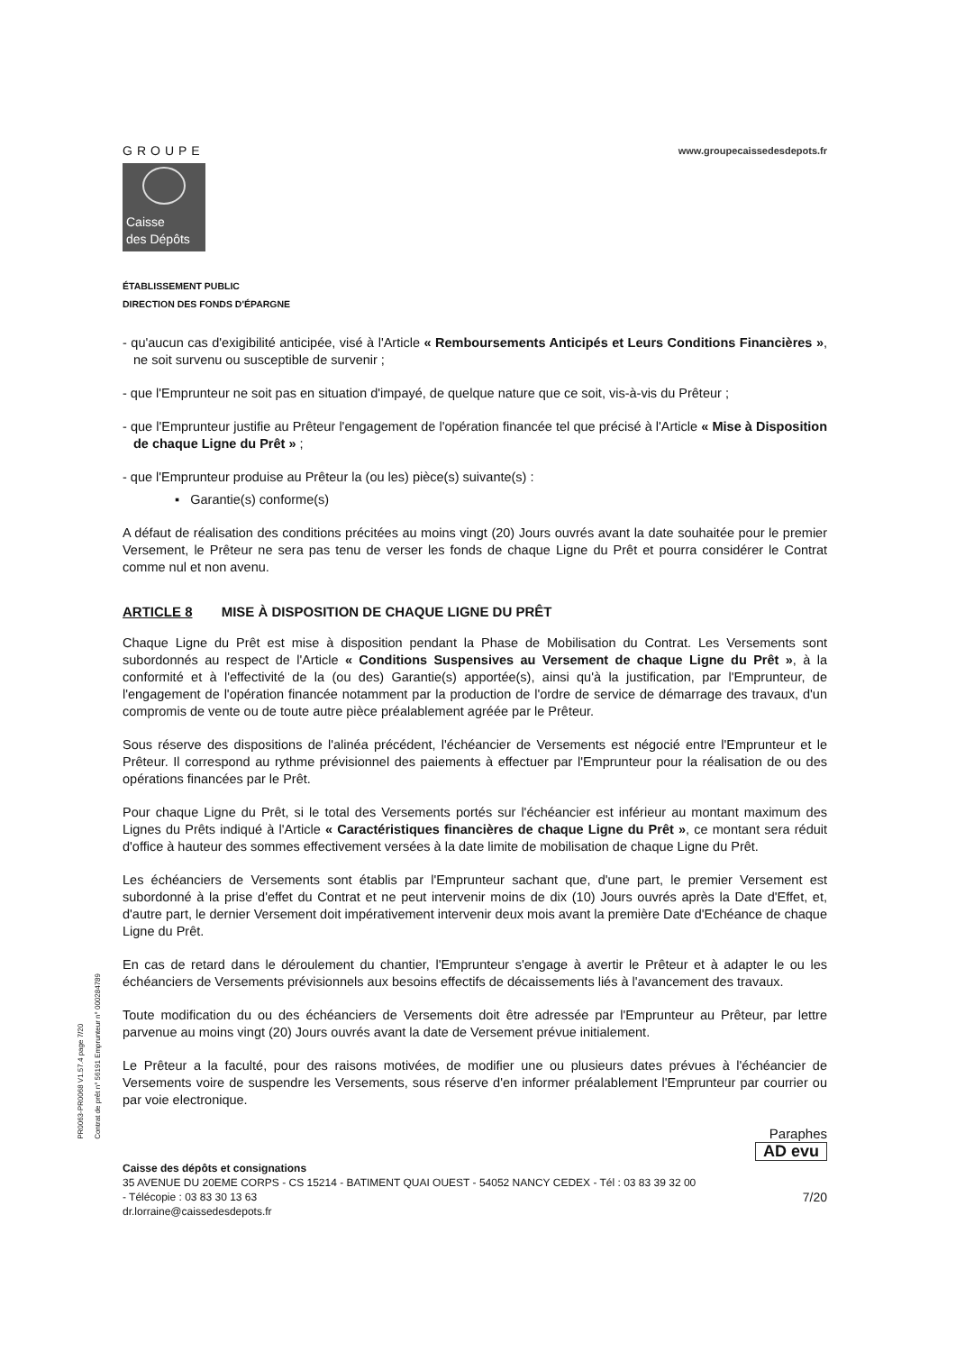GROUPE
Caisse
des Dépôts
www.groupecaissedesdepots.fr
ÉTABLISSEMENT PUBLIC
DIRECTION DES FONDS D'ÉPARGNE
- qu'aucun cas d'exigibilité anticipée, visé à l'Article « Remboursements Anticipés et Leurs Conditions Financières », ne soit survenu ou susceptible de survenir ;
- que l'Emprunteur ne soit pas en situation d'impayé, de quelque nature que ce soit, vis-à-vis du Prêteur ;
- que l'Emprunteur justifie au Prêteur l'engagement de l'opération financée tel que précisé à l'Article « Mise à Disposition de chaque Ligne du Prêt » ;
- que l'Emprunteur produise au Prêteur la (ou les) pièce(s) suivante(s) :
▪ Garantie(s) conforme(s)
A défaut de réalisation des conditions précitées au moins vingt (20) Jours ouvrés avant la date souhaitée pour le premier Versement, le Prêteur ne sera pas tenu de verser les fonds de chaque Ligne du Prêt et pourra considérer le Contrat comme nul et non avenu.
ARTICLE 8 MISE À DISPOSITION DE CHAQUE LIGNE DU PRÊT
Chaque Ligne du Prêt est mise à disposition pendant la Phase de Mobilisation du Contrat. Les Versements sont subordonnés au respect de l'Article « Conditions Suspensives au Versement de chaque Ligne du Prêt », à la conformité et à l'effectivité de la (ou des) Garantie(s) apportée(s), ainsi qu'à la justification, par l'Emprunteur, de l'engagement de l'opération financée notamment par la production de l'ordre de service de démarrage des travaux, d'un compromis de vente ou de toute autre pièce préalablement agréée par le Prêteur.
Sous réserve des dispositions de l'alinéa précédent, l'échéancier de Versements est négocié entre l'Emprunteur et le Prêteur. Il correspond au rythme prévisionnel des paiements à effectuer par l'Emprunteur pour la réalisation de ou des opérations financées par le Prêt.
Pour chaque Ligne du Prêt, si le total des Versements portés sur l'échéancier est inférieur au montant maximum des Lignes du Prêts indiqué à l'Article « Caractéristiques financières de chaque Ligne du Prêt », ce montant sera réduit d'office à hauteur des sommes effectivement versées à la date limite de mobilisation de chaque Ligne du Prêt.
Les échéanciers de Versements sont établis par l'Emprunteur sachant que, d'une part, le premier Versement est subordonné à la prise d'effet du Contrat et ne peut intervenir moins de dix (10) Jours ouvrés après la Date d'Effet, et, d'autre part, le dernier Versement doit impérativement intervenir deux mois avant la première Date d'Echéance de chaque Ligne du Prêt.
En cas de retard dans le déroulement du chantier, l'Emprunteur s'engage à avertir le Prêteur et à adapter le ou les échéanciers de Versements prévisionnels aux besoins effectifs de décaissements liés à l'avancement des travaux.
Toute modification du ou des échéanciers de Versements doit être adressée par l'Emprunteur au Prêteur, par lettre parvenue au moins vingt (20) Jours ouvrés avant la date de Versement prévue initialement.
Le Prêteur a la faculté, pour des raisons motivées, de modifier une ou plusieurs dates prévues à l'échéancier de Versements voire de suspendre les Versements, sous réserve d'en informer préalablement l'Emprunteur par courrier ou par voie electronique.
Paraphes
AD evu
Caisse des dépôts et consignations
35 AVENUE DU 20EME CORPS - CS 15214 - BATIMENT QUAI OUEST - 54052 NANCY CEDEX - Tél : 03 83 39 32 00
- Télécopie : 03 83 30 13 63 7/20
dr.lorraine@caissedesdepots.fr
PR0063-PR0068 V1.57.4 page 7/20
Contrat de prêt n° 56191 Emprunteur n° 000284789